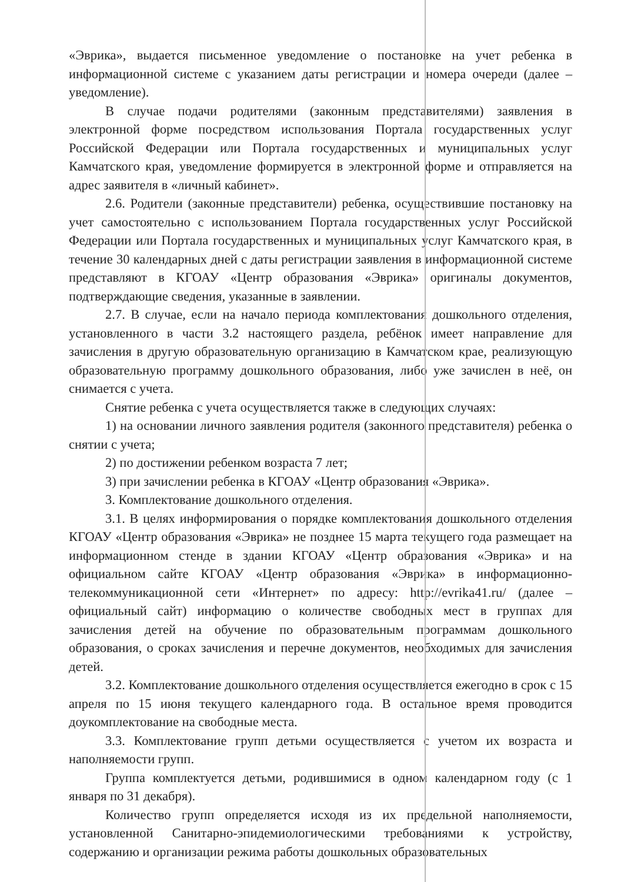«Эврика», выдается письменное уведомление о постановке на учет ребенка в информационной системе с указанием даты регистрации и номера очереди (далее – уведомление).
В случае подачи родителями (законным представителями) заявления в электронной форме посредством использования Портала государственных услуг Российской Федерации или Портала государственных и муниципальных услуг Камчатского края, уведомление формируется в электронной форме и отправляется на адрес заявителя в «личный кабинет».
2.6. Родители (законные представители) ребенка, осуществившие постановку на учет самостоятельно с использованием Портала государственных услуг Российской Федерации или Портала государственных и муниципальных услуг Камчатского края, в течение 30 календарных дней с даты регистрации заявления в информационной системе представляют в КГОАУ «Центр образования «Эврика» оригиналы документов, подтверждающие сведения, указанные в заявлении.
2.7. В случае, если на начало периода комплектования дошкольного отделения, установленного в части 3.2 настоящего раздела, ребёнок имеет направление для зачисления в другую образовательную организацию в Камчатском крае, реализующую образовательную программу дошкольного образования, либо уже зачислен в неё, он снимается с учета.
Снятие ребенка с учета осуществляется также в следующих случаях:
1) на основании личного заявления родителя (законного представителя) ребенка о снятии с учета;
2) по достижении ребенком возраста 7 лет;
3) при зачислении ребенка в КГОАУ «Центр образования «Эврика».
3. Комплектование дошкольного отделения.
3.1. В целях информирования о порядке комплектования дошкольного отделения КГОАУ «Центр образования «Эврика» не позднее 15 марта текущего года размещает на информационном стенде в здании КГОАУ «Центр образования «Эврика» и на официальном сайте КГОАУ «Центр образования «Эврика» в информационно-телекоммуникационной сети «Интернет» по адресу: http://evrika41.ru/ (далее – официальный сайт) информацию о количестве свободных мест в группах для зачисления детей на обучение по образовательным программам дошкольного образования, о сроках зачисления и перечне документов, необходимых для зачисления детей.
3.2. Комплектование дошкольного отделения осуществляется ежегодно в срок с 15 апреля по 15 июня текущего календарного года. В остальное время проводится доукомплектование на свободные места.
3.3. Комплектование групп детьми осуществляется с учетом их возраста и наполняемости групп.
Группа комплектуется детьми, родившимися в одном календарном году (с 1 января по 31 декабря).
Количество групп определяется исходя из их предельной наполняемости, установленной Санитарно-эпидемиологическими требованиями к устройству, содержанию и организации режима работы дошкольных образовательных